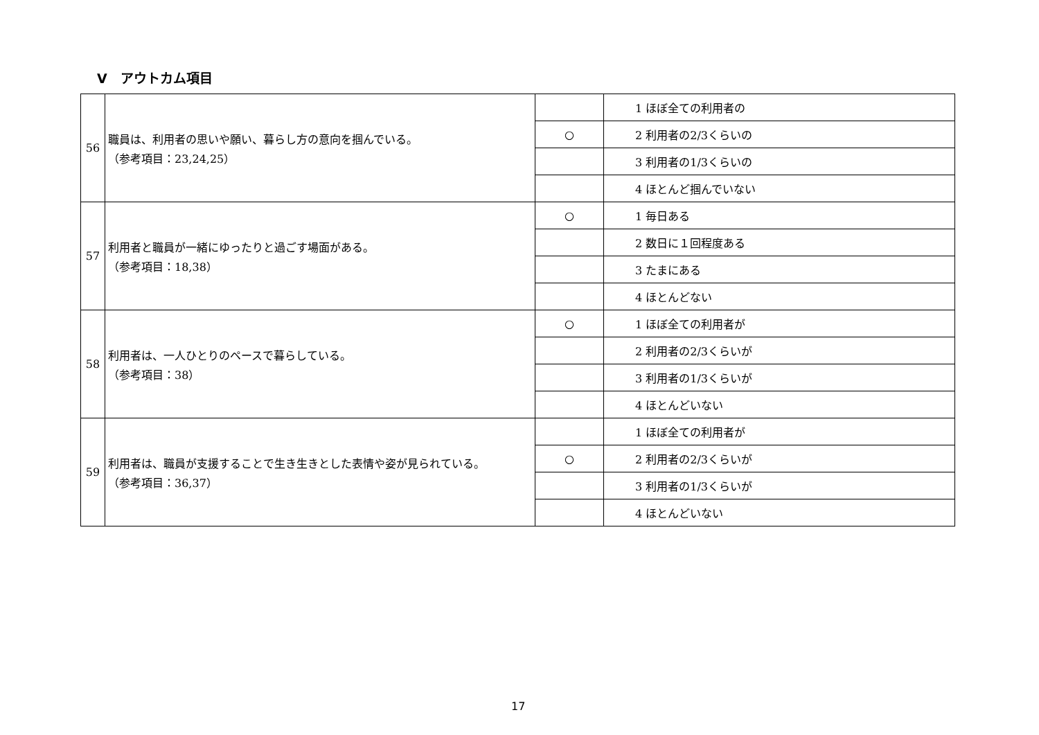Ⅴ　アウトカム項目
| 56 | 職員は、利用者の思いや願い、暮らし方の意向を掴んでいる。 （参考項目：23,24,25） | | 1 ほぼ全ての利用者の |
| | | ○ | 2 利用者の2/3くらいの |
| | | | 3 利用者の1/3くらいの |
| | | | 4 ほとんど掴んでいない |
| 57 | 利用者と職員が一緒にゆったりと過ごす場面がある。 （参考項目：18,38） | ○ | 1 毎日ある |
| | | | 2 数日に１回程度ある |
| | | | 3 たまにある |
| | | | 4 ほとんどない |
| 58 | 利用者は、一人ひとりのペースで暮らしている。 （参考項目：38） | ○ | 1 ほぼ全ての利用者が |
| | | | 2 利用者の2/3くらいが |
| | | | 3 利用者の1/3くらいが |
| | | | 4 ほとんどいない |
| 59 | 利用者は、職員が支援することで生き生きとした表情や姿が見られている。 （参考項目：36,37） | | 1 ほぼ全ての利用者が |
| | | ○ | 2 利用者の2/3くらいが |
| | | | 3 利用者の1/3くらいが |
| | | | 4 ほとんどいない |
17